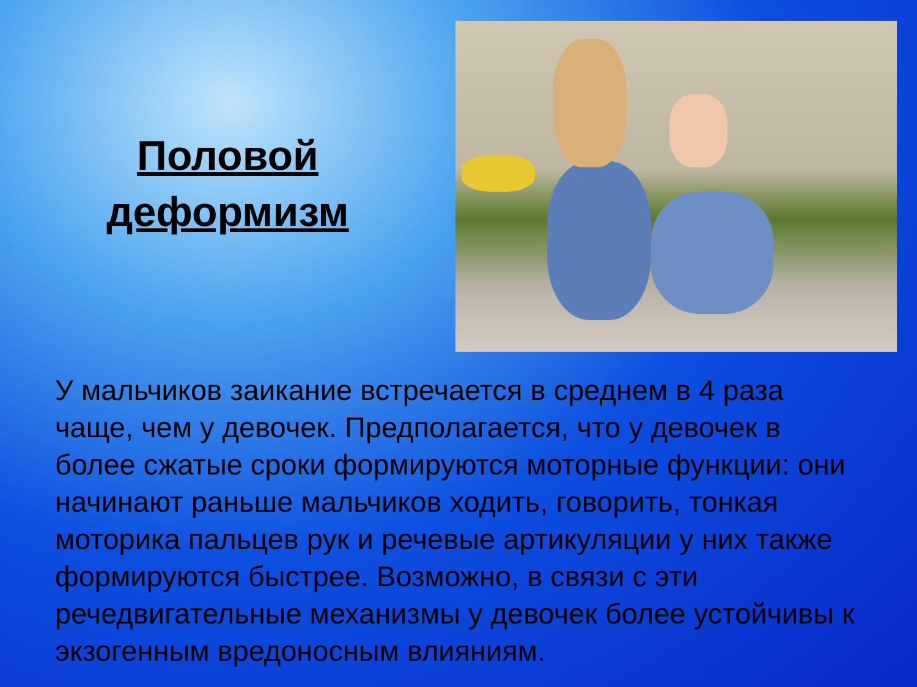Половой
деформизм
У мальчиков заикание встречается в среднем в 4 раза чаще, чем у девочек. Предполагается, что у девочек в более сжатые сроки формируются моторные функции: они начинают раньше мальчиков ходить, говорить, тонкая моторика пальцев рук и речевые артикуляции у них также формируются быстрее. Возможно, в связи с эти речедвигательные механизмы у девочек более устойчивы к экзогенным вредоносным влияниям.